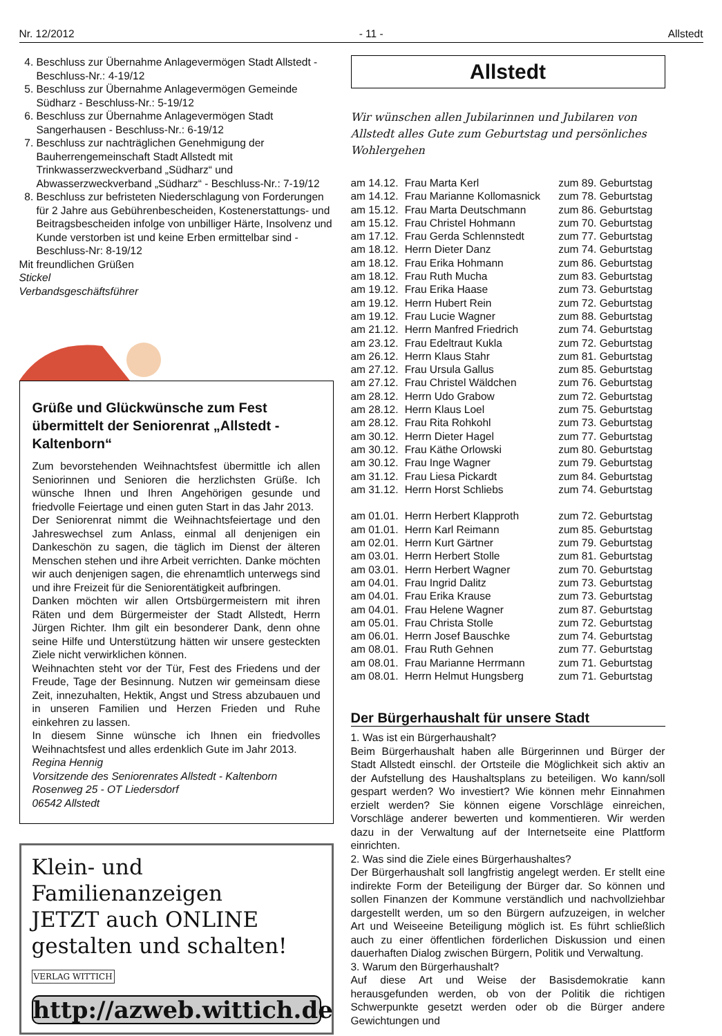Nr. 12/2012 - 11 - Allstedt
4. Beschluss zur Übernahme Anlagevermögen Stadt Allstedt - Beschluss-Nr.: 4-19/12
5. Beschluss zur Übernahme Anlagevermögen Gemeinde Südharz - Beschluss-Nr.: 5-19/12
6. Beschluss zur Übernahme Anlagevermögen Stadt Sangerhausen - Beschluss-Nr.: 6-19/12
7. Beschluss zur nachträglichen Genehmigung der Bauherrengemeinschaft Stadt Allstedt mit Trinkwasserzweckverband „Südharz“ und Abwasserzweckverband „Südharz“ - Beschluss-Nr.: 7-19/12
8. Beschluss zur befristeten Niederschlagung von Forderungen für 2 Jahre aus Gebührenbescheiden, Kostenerstattungs- und Beitragsbescheiden infolge von unbilliger Härte, Insolvenz und Kunde verstorben ist und keine Erben ermittelbar sind - Beschluss-Nr: 8-19/12
Mit freundlichen Grüßen
Stickel
Verbandsgeschäftsführer
Grüße und Glückwünsche zum Fest übermittelt der Seniorenrat „Allstedt - Kaltenborn“
Zum bevorstehenden Weihnachtsfest übermittle ich allen Seniorinnen und Senioren die herzlichsten Grüße. Ich wünsche Ihnen und Ihren Angehörigen gesunde und friedvolle Feiertage und einen guten Start in das Jahr 2013.
Der Seniorenrat nimmt die Weihnachtsfeiertage und den Jahreswechsel zum Anlass, einmal all denjenigen ein Dankeschön zu sagen, die täglich im Dienst der älteren Menschen stehen und ihre Arbeit verrichten. Danke möchten wir auch denjenigen sagen, die ehrenamtlich unterwegs sind und ihre Freizeit für die Seniorentätigkeit aufbringen.
Danken möchten wir allen Ortsbürgermeistern mit ihren Räten und dem Bürgermeister der Stadt Allstedt, Herrn Jürgen Richter. Ihm gilt ein besonderer Dank, denn ohne seine Hilfe und Unterstützung hätten wir unsere gesteckten Ziele nicht verwirklichen können.
Weihnachten steht vor der Tür, Fest des Friedens und der Freude, Tage der Besinnung. Nutzen wir gemeinsam diese Zeit, innezuhalten, Hektik, Angst und Stress abzubauen und in unseren Familien und Herzen Frieden und Ruhe einkehren zu lassen.
In diesem Sinne wünsche ich Ihnen ein friedvolles Weihnachtsfest und alles erdenklich Gute im Jahr 2013.
Regina Hennig
Vorsitzende des Seniorenrates Allstedt - Kaltenborn
Rosenweg 25 - OT Liedersdorf
06542 Allstedt
Klein- und Familienanzeigen
JETZT auch ONLINE
gestalten und schalten! VERLAG WITTICH
http://azweb.wittich.de
Allstedt
Wir wünschen allen Jubilarinnen und Jubilaren von Allstedt alles Gute zum Geburtstag und persönliches Wohlergehen
| am 14.12. | Frau Marta Kerl | zum 89. Geburtstag |
| am 14.12. | Frau Marianne Kollomasnick | zum 78. Geburtstag |
| am 15.12. | Frau Marta Deutschmann | zum 86. Geburtstag |
| am 15.12. | Frau Christel Hohmann | zum 70. Geburtstag |
| am 17.12. | Frau Gerda Schlennstedt | zum 77. Geburtstag |
| am 18.12. | Herrn Dieter Danz | zum 74. Geburtstag |
| am 18.12. | Frau Erika Hohmann | zum 86. Geburtstag |
| am 18.12. | Frau Ruth Mucha | zum 83. Geburtstag |
| am 19.12. | Frau Erika Haase | zum 73. Geburtstag |
| am 19.12. | Herrn Hubert Rein | zum 72. Geburtstag |
| am 19.12. | Frau Lucie Wagner | zum 88. Geburtstag |
| am 21.12. | Herrn Manfred Friedrich | zum 74. Geburtstag |
| am 23.12. | Frau Edeltraut Kukla | zum 72. Geburtstag |
| am 26.12. | Herrn Klaus Stahr | zum 81. Geburtstag |
| am 27.12. | Frau Ursula Gallus | zum 85. Geburtstag |
| am 27.12. | Frau Christel Wäldchen | zum 76. Geburtstag |
| am 28.12. | Herrn Udo Grabow | zum 72. Geburtstag |
| am 28.12. | Herrn Klaus Loel | zum 75. Geburtstag |
| am 28.12. | Frau Rita Rohkohl | zum 73. Geburtstag |
| am 30.12. | Herrn Dieter Hagel | zum 77. Geburtstag |
| am 30.12. | Frau Käthe Orlowski | zum 80. Geburtstag |
| am 30.12. | Frau Inge Wagner | zum 79. Geburtstag |
| am 31.12. | Frau Liesa Pickardt | zum 84. Geburtstag |
| am 31.12. | Herrn Horst Schliebs | zum 74. Geburtstag |
| am 01.01. | Herrn Herbert Klapproth | zum 72. Geburtstag |
| am 01.01. | Herrn Karl Reimann | zum 85. Geburtstag |
| am 02.01. | Herrn Kurt Gärtner | zum 79. Geburtstag |
| am 03.01. | Herrn Herbert Stolle | zum 81. Geburtstag |
| am 03.01. | Herrn Herbert Wagner | zum 70. Geburtstag |
| am 04.01. | Frau Ingrid Dalitz | zum 73. Geburtstag |
| am 04.01. | Frau Erika Krause | zum 73. Geburtstag |
| am 04.01. | Frau Helene Wagner | zum 87. Geburtstag |
| am 05.01. | Frau Christa Stolle | zum 72. Geburtstag |
| am 06.01. | Herrn Josef Bauschke | zum 74. Geburtstag |
| am 08.01. | Frau Ruth Gehnen | zum 77. Geburtstag |
| am 08.01. | Frau Marianne Herrmann | zum 71. Geburtstag |
| am 08.01. | Herrn Helmut Hungsberg | zum 71. Geburtstag |
Der Bürgerhaushalt für unsere Stadt
1. Was ist ein Bürgerhaushalt?
Beim Bürgerhaushalt haben alle Bürgerinnen und Bürger der Stadt Allstedt einschl. der Ortsteile die Möglichkeit sich aktiv an der Aufstellung des Haushaltsplans zu beteiligen. Wo kann/soll gespart werden? Wo investiert? Wie können mehr Einnahmen erzielt werden? Sie können eigene Vorschläge einreichen, Vorschläge anderer bewerten und kommentieren. Wir werden dazu in der Verwaltung auf der Internetseite eine Plattform einrichten.
2. Was sind die Ziele eines Bürgerhaushaltes?
Der Bürgerhaushalt soll langfristig angelegt werden. Er stellt eine indirekte Form der Beteiligung der Bürger dar. So können und sollen Finanzen der Kommune verständlich und nachvollziehbar dargestellt werden, um so den Bürgern aufzuzeigen, in welcher Art und Weiseeine Beteiligung möglich ist. Es führt schließlich auch zu einer öffentlichen förderlichen Diskussion und einen dauerhaften Dialog zwischen Bürgern, Politik und Verwaltung.
3. Warum den Bürgerhaushalt?
Auf diese Art und Weise der Basisdemokratie kann herausgefunden werden, ob von der Politik die richtigen Schwerpunkte gesetzt werden oder ob die Bürger andere Gewichtungen und